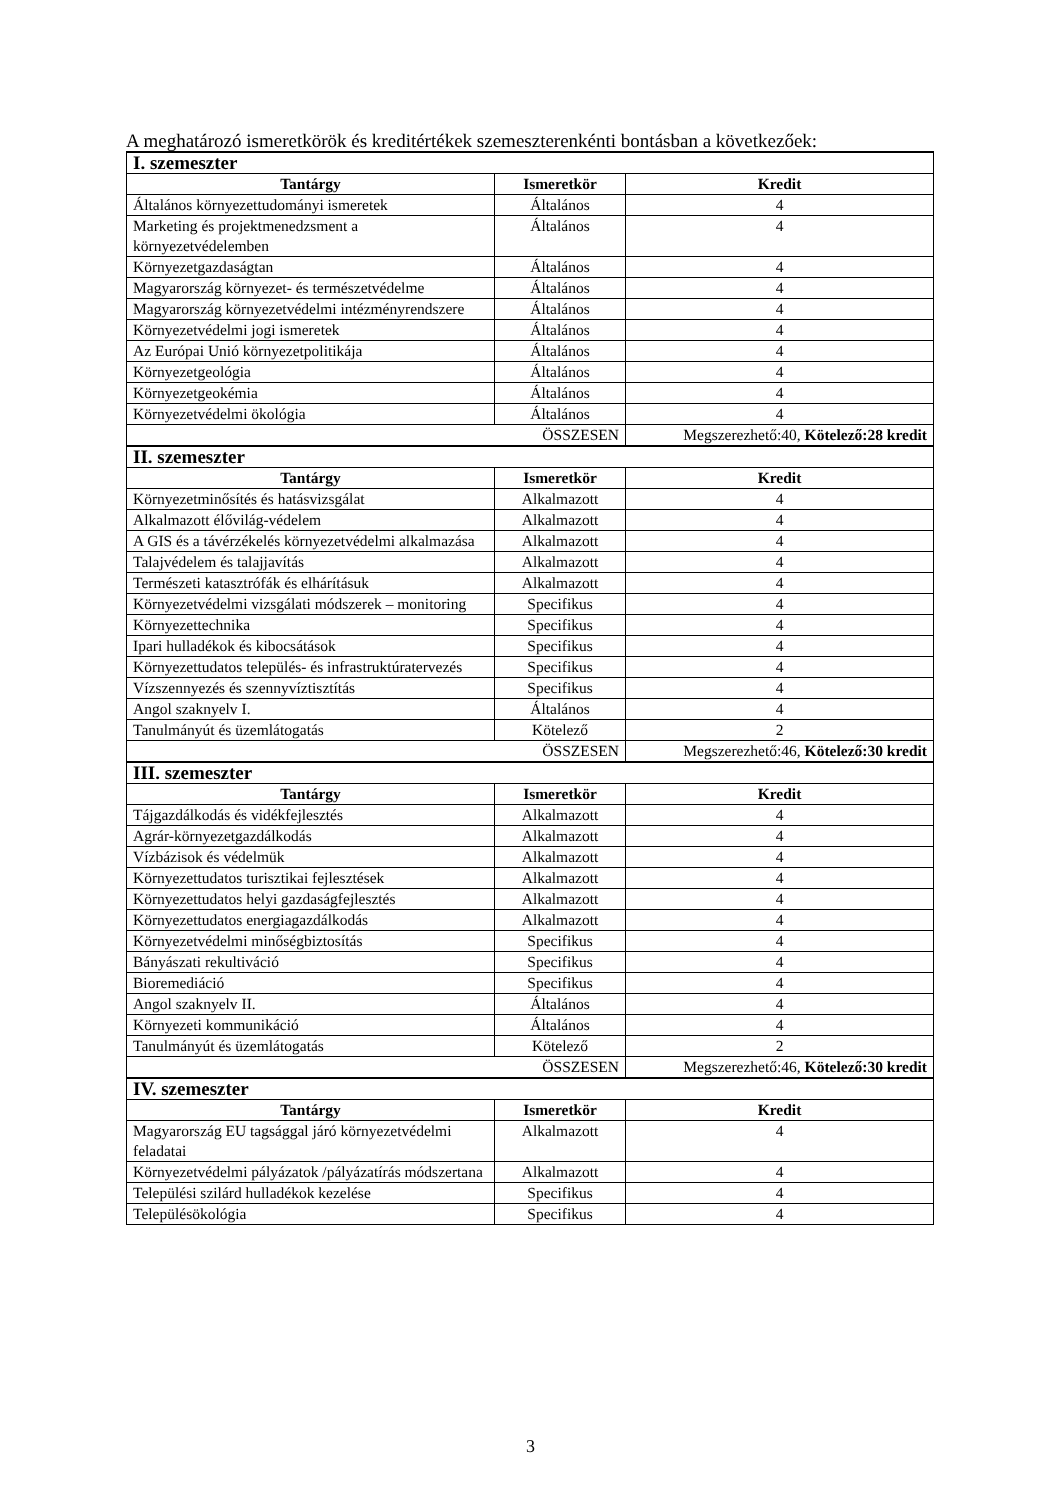A meghatározó ismeretkörök és kreditértékek szemeszterenkénti bontásban a következőek:
| I. szemeszter | | |
| Tantárgy | Ismeretkör | Kredit |
| Általános környezettudományi ismeretek | Általános | 4 |
| Marketing és projektmenedzsment a környezetvédelemben | Általános | 4 |
| Környezetgazdaságtan | Általános | 4 |
| Magyarország környezet- és természetvédelme | Általános | 4 |
| Magyarország környezetvédelmi intézményrendszere | Általános | 4 |
| Környezetvédelmi jogi ismeretek | Általános | 4 |
| Az Európai Unió környezetpolitikája | Általános | 4 |
| Környezetgeológia | Általános | 4 |
| Környezetgeokémia | Általános | 4 |
| Környezetvédelmi ökológia | Általános | 4 |
| ÖSSZESEN | | Megszerezhető:40, Kötelező:28 kredit |
| II. szemeszter | | |
| Tantárgy | Ismeretkör | Kredit |
| Környezetminősítés és hatásvizsgálat | Alkalmazott | 4 |
| Alkalmazott élővilág-védelem | Alkalmazott | 4 |
| A GIS és a távérzékelés környezetvédelmi alkalmazása | Alkalmazott | 4 |
| Talajvédelem és talajjavítás | Alkalmazott | 4 |
| Természeti katasztrófák és elhárításuk | Alkalmazott | 4 |
| Környezetvédelmi vizsgálati módszerek – monitoring | Specifikus | 4 |
| Környezettechnika | Specifikus | 4 |
| Ipari hulladékok és kibocsátások | Specifikus | 4 |
| Környezettudatos település- és infrastruktúratervezés | Specifikus | 4 |
| Vízszennyezés és szennyvíztisztítás | Specifikus | 4 |
| Angol szaknyelv I. | Általános | 4 |
| Tanulmányút és üzemlátogatás | Kötelező | 2 |
| ÖSSZESEN | | Megszerezhető:46, Kötelező:30 kredit |
| III. szemeszter | | |
| Tantárgy | Ismeretkör | Kredit |
| Tájgazdálkodás és vidékfejlesztés | Alkalmazott | 4 |
| Agrár-környezetgazdálkodás | Alkalmazott | 4 |
| Vízbázisok és védelmük | Alkalmazott | 4 |
| Környezettudatos turisztikai fejlesztések | Alkalmazott | 4 |
| Környezettudatos helyi gazdaságfejlesztés | Alkalmazott | 4 |
| Környezettudatos energiagazdálkodás | Alkalmazott | 4 |
| Környezetvédelmi minőségbiztosítás | Specifikus | 4 |
| Bányászati rekultiváció | Specifikus | 4 |
| Bioremediáció | Specifikus | 4 |
| Angol szaknyelv II. | Általános | 4 |
| Környezeti kommunikáció | Általános | 4 |
| Tanulmányút és üzemlátogatás | Kötelező | 2 |
| ÖSSZESEN | | Megszerezhető:46, Kötelező:30 kredit |
| IV. szemeszter | | |
| Tantárgy | Ismeretkör | Kredit |
| Magyarország EU tagsággal járó környezetvédelmi feladatai | Alkalmazott | 4 |
| Környezetvédelmi pályázatok /pályázatírás módszertana | Alkalmazott | 4 |
| Települési szilárd hulladékok kezelése | Specifikus | 4 |
| Településökológia | Specifikus | 4 |
3